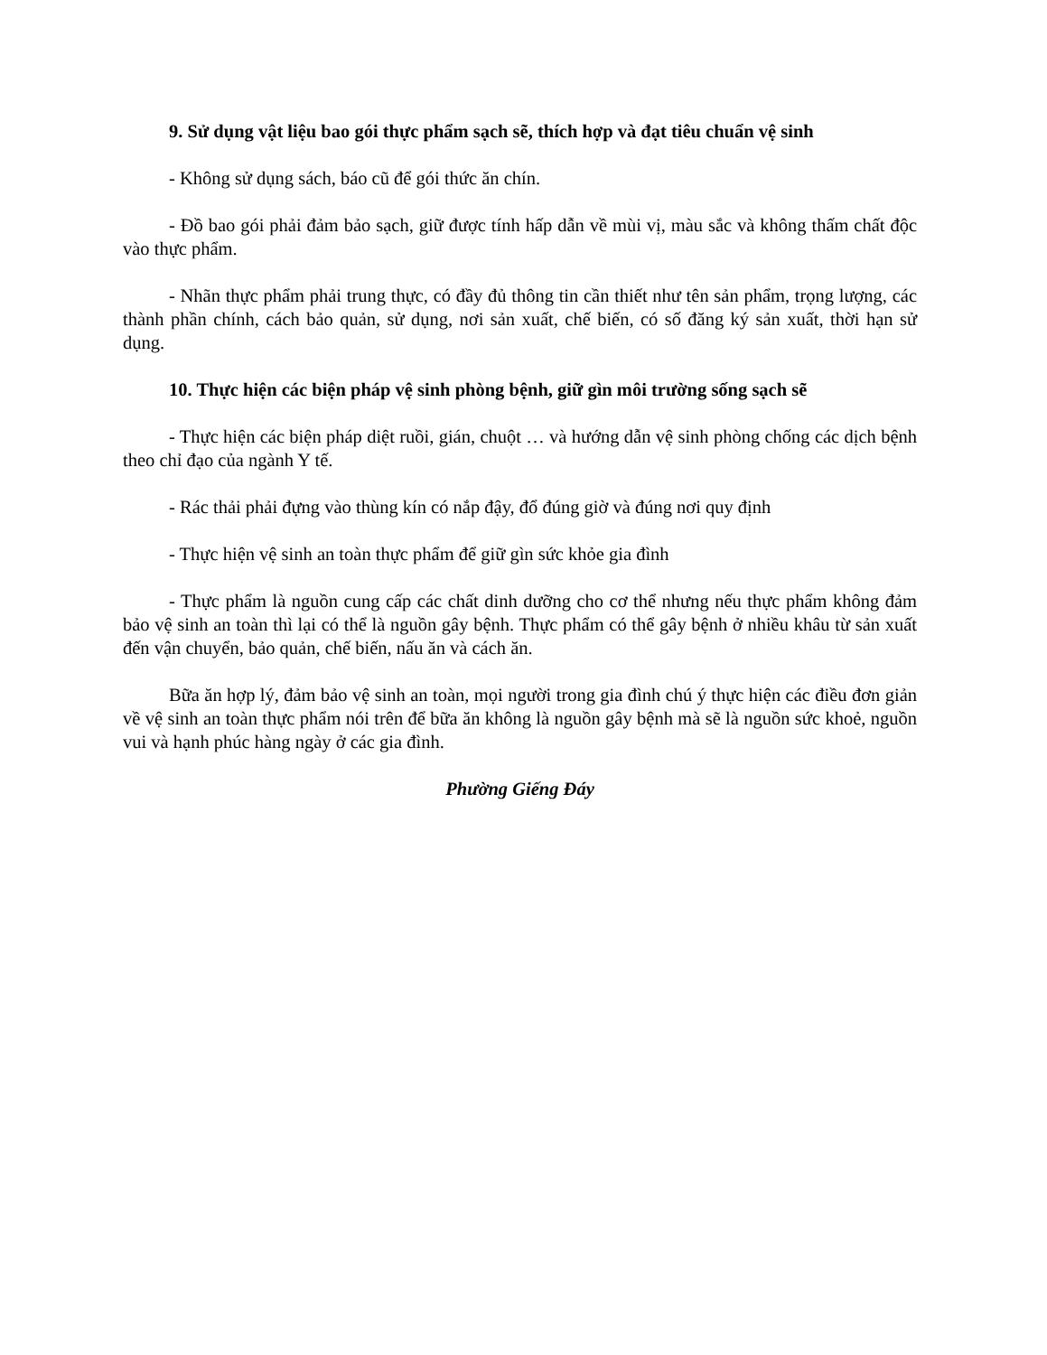9. Sử dụng vật liệu bao gói thực phẩm sạch sẽ, thích hợp và đạt tiêu chuẩn vệ sinh
- Không sử dụng sách, báo cũ để gói thức ăn chín.
- Đồ bao gói phải đảm bảo sạch, giữ được tính hấp dẫn về mùi vị, màu sắc và không thấm chất độc vào thực phẩm.
- Nhãn thực phẩm phải trung thực, có đầy đủ thông tin cần thiết như tên sản phẩm, trọng lượng, các thành phần chính, cách bảo quản, sử dụng, nơi sản xuất, chế biến, có số đăng ký sản xuất, thời hạn sử dụng.
10. Thực hiện các biện pháp vệ sinh phòng bệnh, giữ gìn môi trường sống sạch sẽ
- Thực hiện các biện pháp diệt ruồi, gián, chuột … và hướng dẫn vệ sinh phòng chống các dịch bệnh theo chỉ đạo của ngành Y tế.
- Rác thải phải đựng vào thùng kín có nắp đậy, đổ đúng giờ và đúng nơi quy định
- Thực hiện vệ sinh an toàn thực phẩm để giữ gìn sức khỏe gia đình
- Thực phẩm là nguồn cung cấp các chất dinh dưỡng cho cơ thể nhưng nếu thực phẩm không đảm bảo vệ sinh an toàn thì lại có thể là nguồn gây bệnh. Thực phẩm có thể gây bệnh ở nhiều khâu từ sản xuất đến vận chuyển, bảo quản, chế biến, nấu ăn và cách ăn.
Bữa ăn hợp lý, đảm bảo vệ sinh an toàn, mọi người trong gia đình chú ý thực hiện các điều đơn giản về vệ sinh an toàn thực phẩm nói trên để bữa ăn không là nguồn gây bệnh mà sẽ là nguồn sức khoẻ, nguồn vui và hạnh phúc hàng ngày ở các gia đình.
Phường Giếng Đáy